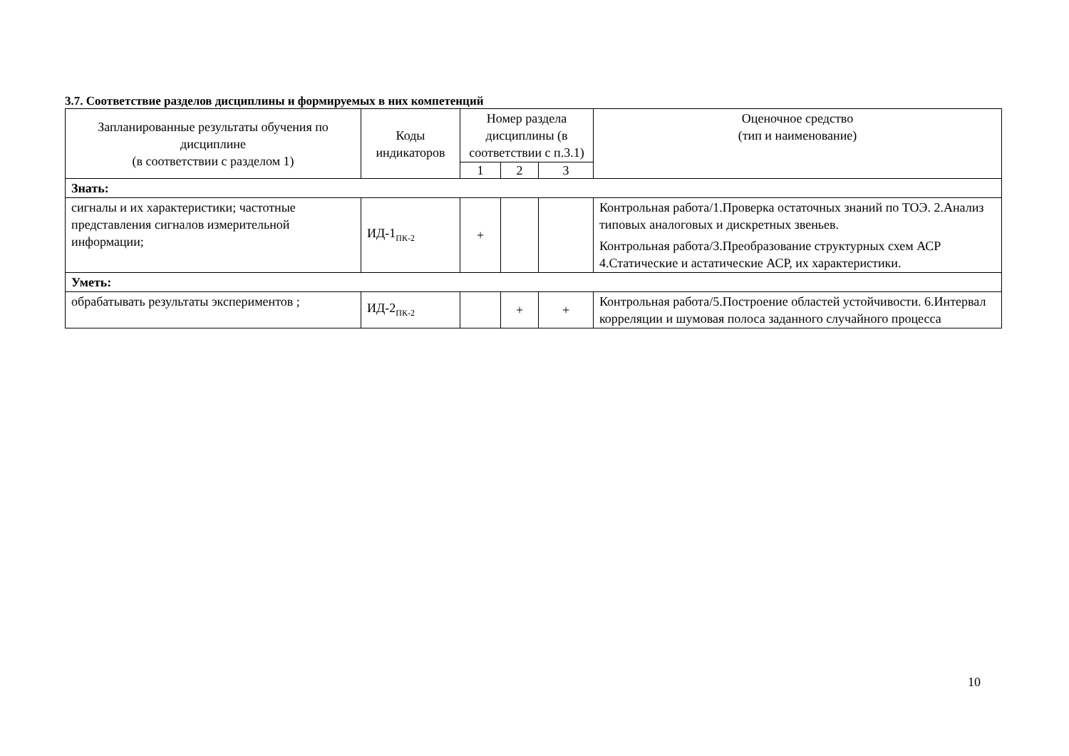3.7. Соответствие разделов дисциплины и формируемых в них компетенций
| Запланированные результаты обучения по дисциплине (в соответствии с разделом 1) | Коды индикаторов | Номер раздела дисциплины (в соответствии с п.3.1) | | | Оценочное средство (тип и наименование) |
| --- | --- | --- | --- | --- | --- |
| | | 1 | 2 | 3 | |
| Знать: | | | | | |
| сигналы и их характеристики; частотные представления сигналов измерительной информации; | ИД-1<sub>ПК-2</sub> | + | | | Контрольная работа/1.Проверка остаточных знаний по ТОЭ. 2.Анализ типовых аналоговых и дискретных звеньев. Контрольная работа/3.Преобразование структурных схем АСР 4.Статические и астатические АСР, их характеристики. |
| Уметь: | | | | | |
| обрабатывать результаты экспериментов ; | ИД-2<sub>ПК-2</sub> | | + | + | Контрольная работа/5.Построение областей устойчивости. 6.Интервал корреляции и шумовая полоса заданного случайного процесса |
10